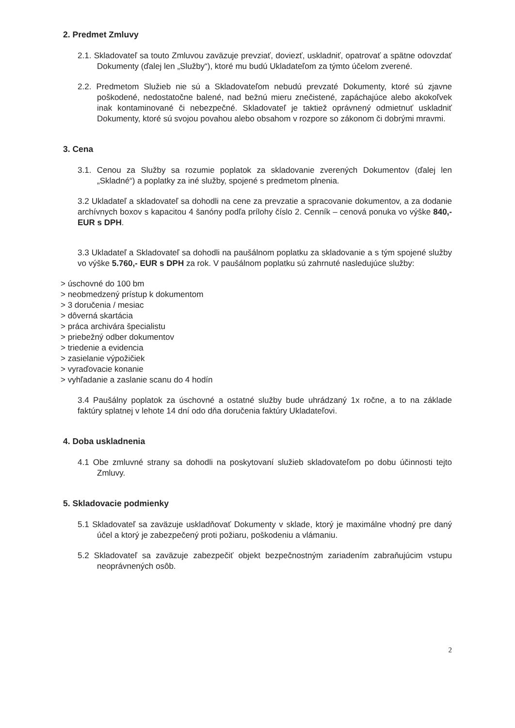2. Predmet Zmluvy
2.1. Skladovateľ sa touto Zmluvou zaväzuje prevziať, doviezť, uskladniť, opatrovať a spätne odovzdať Dokumenty (ďalej len „Služby“), ktoré mu budú Ukladateľom za týmto účelom zverené.
2.2. Predmetom Služieb nie sú a Skladovateľom nebudú prevzaté Dokumenty, ktoré sú zjavne poškodené, nedostatočne balené, nad bežnú mieru znečistené, zapáchajúce alebo akokoľvek inak kontaminované či nebezpečné. Skladovateľ je taktiež oprávnený odmietnuť uskladniť Dokumenty, ktoré sú svojou povahou alebo obsahom v rozpore so zákonom či dobrými mravmi.
3. Cena
3.1. Cenou za Služby sa rozumie poplatok za skladovanie zverených Dokumentov (ďalej len „Skladné“) a poplatky za iné služby, spojené s predmetom plnenia.
3.2 Ukladateľ a skladovateľ sa dohodli na cene za prevzatie a spracovanie dokumentov, a za dodanie archívnych boxov s kapacitou 4 šanóny podľa prílohy číslo 2. Cenník – cenová ponuka vo výške 840,- EUR s DPH.
3.3 Ukladateľ a Skladovateľ sa dohodli na paušálnom poplatku za skladovanie a s tým spojené služby vo výške 5.760,- EUR s DPH za rok. V paušálnom poplatku sú zahrnuté nasledujúce služby:
> úschovné do 100 bm
> neobmedzený prístup k dokumentom
> 3 doručenia / mesiac
> dôverná skartácia
> práca archivára špecialistu
> priebežný odber dokumentov
> triedenie a evidencia
> zasielanie výpožičiek
> vyraďovacie konanie
> vyhľadanie a zaslanie scanu do 4 hodín
3.4 Paušálny poplatok za úschovné a ostatné služby bude uhrádzaný 1x ročne, a to na základe faktúry splatnej v lehote 14 dní odo dňa doručenia faktúry Ukladateľovi.
4. Doba uskladnenia
4.1 Obe zmluvné strany sa dohodli na poskytovaní služieb skladovateľom po dobu účinnosti tejto Zmluvy.
5. Skladovacie podmienky
5.1 Skladovateľ sa zaväzuje uskladňovať Dokumenty v sklade, ktorý je maximálne vhodný pre daný účel a ktorý je zabezpečený proti požiaru, poškodeniu a vlámaniu.
5.2 Skladovateľ sa zaväzuje zabezpečiť objekt bezpečnostným zariadením zabraňujúcim vstupu neoprávnených osôb.
2